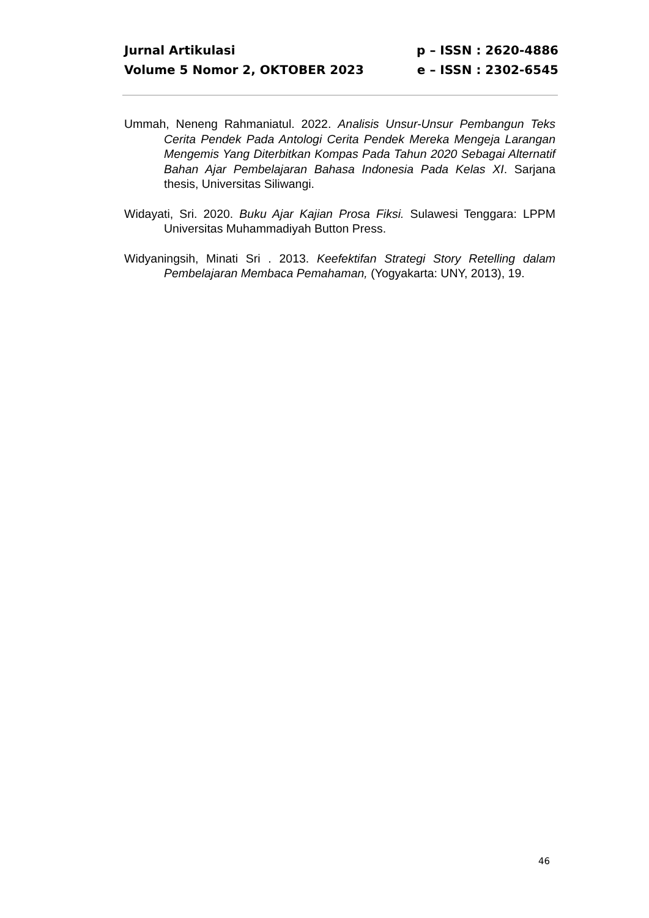Jurnal Artikulasi p – ISSN : 2620-4886
Volume 5 Nomor 2, OKTOBER 2023 e – ISSN : 2302-6545
Ummah, Neneng Rahmaniatul. 2022. Analisis Unsur-Unsur Pembangun Teks Cerita Pendek Pada Antologi Cerita Pendek Mereka Mengeja Larangan Mengemis Yang Diterbitkan Kompas Pada Tahun 2020 Sebagai Alternatif Bahan Ajar Pembelajaran Bahasa Indonesia Pada Kelas XI. Sarjana thesis, Universitas Siliwangi.
Widayati, Sri. 2020. Buku Ajar Kajian Prosa Fiksi. Sulawesi Tenggara: LPPM Universitas Muhammadiyah Button Press.
Widyaningsih, Minati Sri . 2013. Keefektifan Strategi Story Retelling dalam Pembelajaran Membaca Pemahaman, (Yogyakarta: UNY, 2013), 19.
46